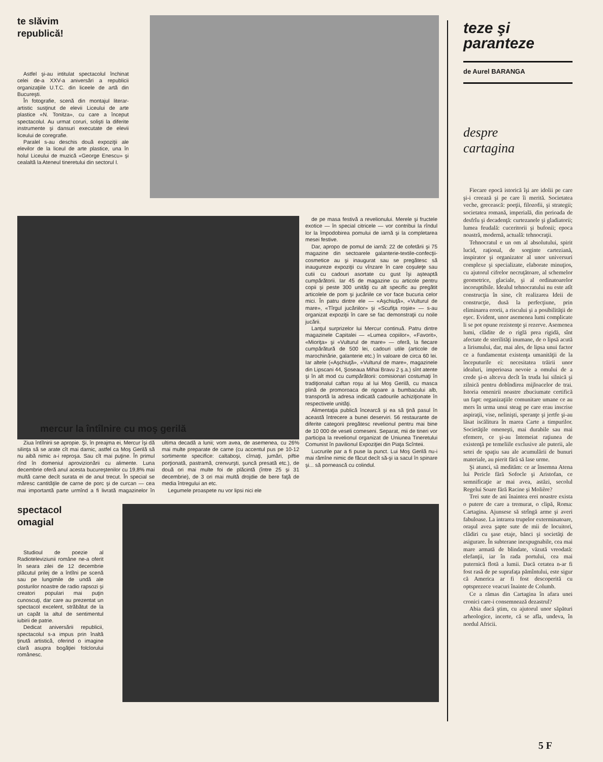te slăvim
republică!
Astfel şi-au intitulat spectacolul închinat celei de-a XXV-a aniversări a republicii organizaţiile U.T.C. din liceele de artă din Bucureşti.
În fotografie, scenă din montajul literar-artistic susţinut de elevii Liceului de arte plastice «N. Tonitza», cu care a început spectacolul. Au urmat coruri, solişti la diferite instrumente şi dansuri executate de elevii liceului de coregrafie.
Paralel s-au deschis două expoziţii ale elevilor de la liceul de arte plastice, una în holul Liceului de muzică «George Enescu» şi cealaltă la Ateneul tineretului din sectorul I.
de pe masa festivă a revelionului. Merele şi fructele exotice — în special citricele — vor contribui la rîndul lor la împodobirea pomului de iarnă şi la completarea mesei festive.
Dar, apropo de pomul de iarnă: 22 de cofetării şi 75 magazine din sectoarele galanterie-textile-confecţii-cosmetice au şi inaugurat sau se pregătesc să inaugureze expoziţii cu vînzare în care coşuleţe sau cutii cu cadouri asortate cu gust îşi aşteaptă cumpărătorii. Iar 45 de magazine cu articole pentru copii şi peste 300 unităţi cu alt specific au pregătit articolele de pom şi jucăriile ce vor face bucuria celor mici. În patru dintre ele — «Aşchiuţă», «Vulturul de mare», «Tîrgul jucăriilor» şi «Scufiţa roşie» — s-au organizat expoziţii în care se fac demonstraţii cu noile jucării.
Lanţul surprizelor lui Mercur continuă. Patru dintre magazinele Capitalei — «Lumea copiilor», «Favorit», «Mioriţa» şi «Vulturul de mare» — oferă, la fiecare cumpărătură de 500 lei, cadouri utile (articole de marochinărie, galanterie etc.) în valoare de circa 60 lei. Iar altele («Aşchiuţă», «Vulturul de mare», magazinele din Lipscani 44, Şoseaua Mihai Bravu 2 ş.a.) sînt atente şi în alt mod cu cumpărătorii: comisionari costumaţi în tradiţionalul caftan roşu al lui Moş Gerilă, cu masca plină de promoroaca de rigoare a bumbacului alb, transportă la adresa indicată cadourile achiziţionate în respectivele unităţi.
Alimentaţia publică încearcă şi ea să ţină pasul în această întrecere a bunei deserviri. 56 restaurante de diferite categorii pregătesc revelionul pentru mai bine de 10 000 de veseli comeseni. Separat, mii de tineri vor participa la revelionul organizat de Uniunea Tineretului Comunist în pavilionul Expoziţiei din Piaţa Scînteii.
Lucrurile par a fi puse la punct. Lui Moş Gerilă nu-i mai rămîne nimic de făcut decît să-şi ia sacul în spinare şi... să pornească cu colindul.
mercur la întîlnire cu moş gerilă
Ziua întîlnirii se apropie. Şi, în preajma ei, Mercur îşi dă silinţa să se arate cît mai darnic, astfel ca Moş Gerilă să nu aibă nimic a-i reproşa. Sau cît mai puţine. În primul rînd în domeniul aprovizionării cu alimente. Luna decembrie oferă anul acesta bucureştenilor cu 19,8% mai multă carne decît surata ei de anul trecut. În special se măresc cantităţile de carne de porc şi de curcan — cea mai importantă parte urmînd a fi livrată magazinelor în ultima decadă a lunii; vom avea, de asemenea, cu 26% mai multe preparate de carne (cu accentul pus pe 10-12 sortimente specifice: caltaboşi, cîrnaţi, jumări, piftie porţionată, pastramă, crenvurşti, şuncă presată etc.), de două ori mai multe foi de plăcintă (între 25 şi 31 decembrie), de 3 ori mai multă drojdie de bere faţă de media întregului an etc.
Legumele proaspete nu vor lipsi nici ele
spectacol
omagial
Studioul de poezie al Radioteleviziunii române ne-a oferit în seara zilei de 12 decembrie plăcutul prilej de a întîlni pe scenă sau pe lungimile de undă ale posturilor noastre de radio rapsozi şi creatori populari mai puţin cunoscuţi, dar care au prezentat un spectacol excelent, străbătut de la un capăt la altul de sentimentul iubirii de patrie.
Dedicat aniversării republicii, spectacolul s-a impus prin înaltă ţinută artistică, oferind o imagine clară asupra bogăţiei folclorului românesc.
teze şi
paranteze
de Aurel BARANGA
despre
cartagina
Fiecare epocă istorică îşi are idolii pe care şi-i creează şi pe care îi merită. Societatea veche, grecească: poeţii, filozofii, şi strategii; societatea romană, imperială, din perioada de desfrîu şi decadenţă: curtezanele şi gladiatorii; lumea feudală: cuceritorii şi bufonii; epoca noastră, modernă, actuală: tehnocraţii.
Tehnocratul e un om al absolutului, spirit lucid, raţional, de sorginte carteziană, inspirator şi organizator al unor universuri complexe şi specializate, elaborate minuţios, cu ajutorul cifrelor necruţătoare, al schemelor geometrice, glaciale, şi al ordinatoarelor incoruptibile. Idealul tehnocratului nu este atît construcţia în sine, cît realizarea Ideii de construcţie, dusă la perfecţiune, prin eliminarea erorii, a riscului şi a posibilităţii de eşec. Evident, unor asemenea lumi complicate li se pot opune rezistenţe şi rezerve. Asemenea lumi, clădite de o riglă prea rigidă, sînt afectate de sterilităţi inumane, de o lipsă acută a lirismului, dar, mai ales, de lipsa unui factor ce a fundamentat existenţa umanităţii de la începuturile ei: necesitatea trăirii unor idealuri, imperioasa nevoie a omului de a crede şi-n altceva decît în truda lui silnică şi zilnică pentru dobîndirea mijloacelor de trai. Istoria omenirii noastre zbuciumate certifică un fapt: organizaţiile comunitare umane ce au mers în urma unui steag pe care erau inscrise aspiraţii, vise, nelinişti, speranţe şi jertfe şi-au lăsat iscălitura în marea Carte a timpurilor. Societăţile omeneşti, mai durabile sau mai efemere, ce şi-au întemeiat raţiunea de existenţă pe temeliile exclusive ale puterii, ale setei de spaţiu sau ale acumulării de bunuri materiale, au pierit fără să lase urme.
Şi atunci, să medităm: ce ar însemna Atena lui Pericle fără Sofocle şi Aristofan, ce semnificaţie ar mai avea, astăzi, secolul Regelui Soare fără Racine şi Molière?
Trei sute de ani înaintea erei noastre exista o putere de care a tremurat, o clipă, Roma: Cartagina. Ajunsese să strîngă arme şi averi fabuloase. La intrarea trupelor exterminatoare, oraşul avea şapte sute de mii de locuitori, clădiri cu şase etaje, bănci şi societăţi de asigurare. În subterane inexpugnabile, cea mai mare armată de blindate, văzută vreodată: elefanţii, iar în rada portului, cea mai puternică flotă a lumii. Dacă cetatea n-ar fi fost rasă de pe suprafaţa pămîntului, este sigur că America ar fi fost descoperită cu optsprezece veacuri înainte de Columb.
Ce a rămas din Cartagina în afara unei cronici care-i consemnează dezastrul?
Abia dacă ştim, cu ajutorul unor săpături arheologice, incerte, că se afla, undeva, în nordul Africii.
5 F